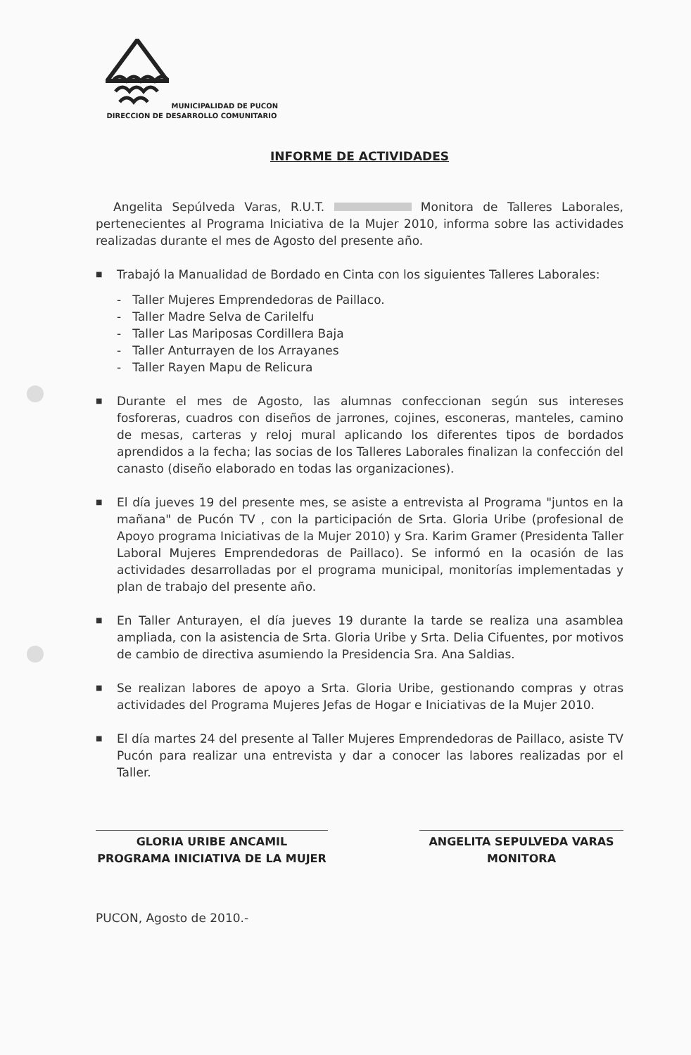MUNICIPALIDAD DE PUCON
DIRECCION DE DESARROLLO COMUNITARIO
INFORME DE ACTIVIDADES
Angelita Sepúlveda Varas, R.U.T. Monitora de Talleres Laborales, pertenecientes al Programa Iniciativa de la Mujer 2010, informa sobre las actividades realizadas durante el mes de Agosto del presente año.
■ Trabajó la Manualidad de Bordado en Cinta con los siguientes Talleres Laborales:
- Taller Mujeres Emprendedoras de Paillaco.
- Taller Madre Selva de Carilelfu
- Taller Las Mariposas Cordillera Baja
- Taller Anturrayen de los Arrayanes
- Taller Rayen Mapu de Relicura
■ Durante el mes de Agosto, las alumnas confeccionan según sus intereses fosforeras, cuadros con diseños de jarrones, cojines, esconeras, manteles, camino de mesas, carteras y reloj mural aplicando los diferentes tipos de bordados aprendidos a la fecha; las socias de los Talleres Laborales finalizan la confección del canasto (diseño elaborado en todas las organizaciones).
■ El día jueves 19 del presente mes, se asiste a entrevista al Programa "juntos en la mañana" de Pucón TV , con la participación de Srta. Gloria Uribe (profesional de Apoyo programa Iniciativas de la Mujer 2010) y Sra. Karim Gramer (Presidenta Taller Laboral Mujeres Emprendedoras de Paillaco). Se informó en la ocasión de las actividades desarrolladas por el programa municipal, monitorías implementadas y plan de trabajo del presente año.
■ En Taller Anturayen, el día jueves 19 durante la tarde se realiza una asamblea ampliada, con la asistencia de Srta. Gloria Uribe y Srta. Delia Cifuentes, por motivos de cambio de directiva asumiendo la Presidencia Sra. Ana Saldias.
■ Se realizan labores de apoyo a Srta. Gloria Uribe, gestionando compras y otras actividades del Programa Mujeres Jefas de Hogar e Iniciativas de la Mujer 2010.
■ El día martes 24 del presente al Taller Mujeres Emprendedoras de Paillaco, asiste TV Pucón para realizar una entrevista y dar a conocer las labores realizadas por el Taller.
GLORIA URIBE ANCAMIL
PROGRAMA INICIATIVA DE LA MUJER
ANGELITA SEPULVEDA VARAS
MONITORA
PUCON, Agosto de 2010.-